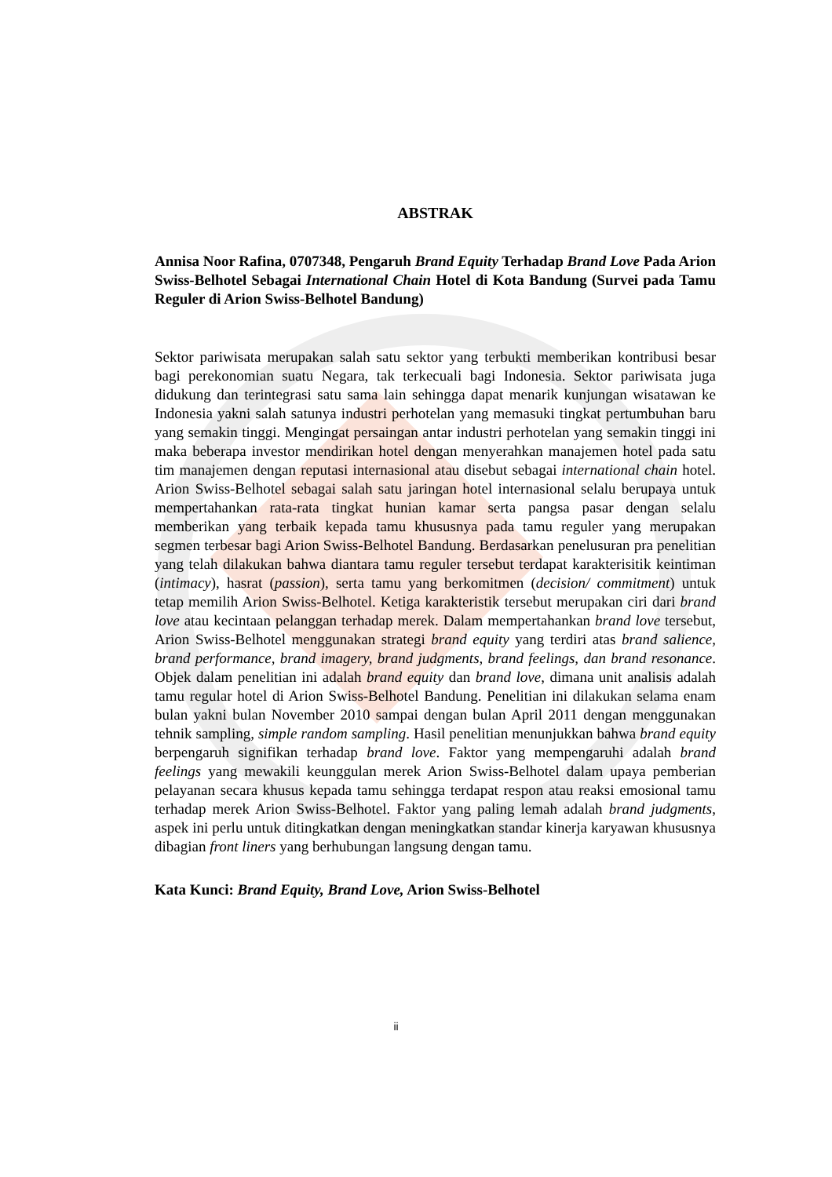ABSTRAK
Annisa Noor Rafina, 0707348, Pengaruh Brand Equity Terhadap Brand Love Pada Arion Swiss-Belhotel Sebagai International Chain Hotel di Kota Bandung (Survei pada Tamu Reguler di Arion Swiss-Belhotel Bandung)
Sektor pariwisata merupakan salah satu sektor yang terbukti memberikan kontribusi besar bagi perekonomian suatu Negara, tak terkecuali bagi Indonesia. Sektor pariwisata juga didukung dan terintegrasi satu sama lain sehingga dapat menarik kunjungan wisatawan ke Indonesia yakni salah satunya industri perhotelan yang memasuki tingkat pertumbuhan baru yang semakin tinggi. Mengingat persaingan antar industri perhotelan yang semakin tinggi ini maka beberapa investor mendirikan hotel dengan menyerahkan manajemen hotel pada satu tim manajemen dengan reputasi internasional atau disebut sebagai international chain hotel. Arion Swiss-Belhotel sebagai salah satu jaringan hotel internasional selalu berupaya untuk mempertahankan rata-rata tingkat hunian kamar serta pangsa pasar dengan selalu memberikan yang terbaik kepada tamu khususnya pada tamu reguler yang merupakan segmen terbesar bagi Arion Swiss-Belhotel Bandung. Berdasarkan penelusuran pra penelitian yang telah dilakukan bahwa diantara tamu reguler tersebut terdapat karakterisitik keintiman (intimacy), hasrat (passion), serta tamu yang berkomitmen (decision/ commitment) untuk tetap memilih Arion Swiss-Belhotel. Ketiga karakteristik tersebut merupakan ciri dari brand love atau kecintaan pelanggan terhadap merek. Dalam mempertahankan brand love tersebut, Arion Swiss-Belhotel menggunakan strategi brand equity yang terdiri atas brand salience, brand performance, brand imagery, brand judgments, brand feelings, dan brand resonance. Objek dalam penelitian ini adalah brand equity dan brand love, dimana unit analisis adalah tamu regular hotel di Arion Swiss-Belhotel Bandung. Penelitian ini dilakukan selama enam bulan yakni bulan November 2010 sampai dengan bulan April 2011 dengan menggunakan tehnik sampling, simple random sampling. Hasil penelitian menunjukkan bahwa brand equity berpengaruh signifikan terhadap brand love. Faktor yang mempengaruhi adalah brand feelings yang mewakili keunggulan merek Arion Swiss-Belhotel dalam upaya pemberian pelayanan secara khusus kepada tamu sehingga terdapat respon atau reaksi emosional tamu terhadap merek Arion Swiss-Belhotel. Faktor yang paling lemah adalah brand judgments, aspek ini perlu untuk ditingkatkan dengan meningkatkan standar kinerja karyawan khususnya dibagian front liners yang berhubungan langsung dengan tamu.
Kata Kunci: Brand Equity, Brand Love, Arion Swiss-Belhotel
ii